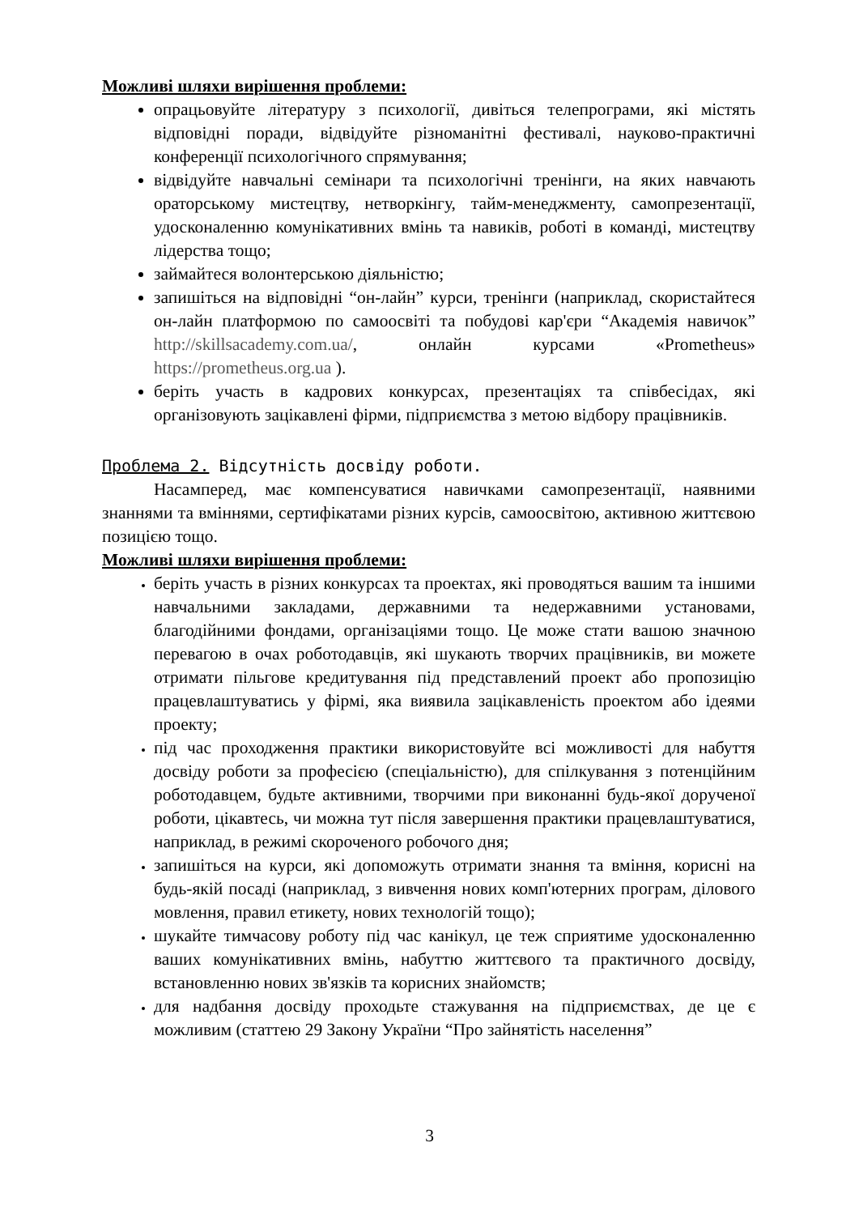Можливі шляхи вирішення проблеми:
опрацьовуйте літературу з психології, дивіться телепрограми, які містять відповідні поради, відвідуйте різноманітні фестивалі, науково-практичні конференції психологічного спрямування;
відвідуйте навчальні семінари та психологічні тренінги, на яких навчають ораторському мистецтву, нетворкінгу, тайм-менеджменту, самопрезентації, удосконаленню комунікативних вмінь та навиків, роботі в команді, мистецтву лідерства тощо;
займайтеся волонтерською діяльністю;
запишіться на відповідні “он-лайн” курси, тренінги (наприклад, скористайтеся он-лайн платформою по самоосвіті та побудові кар'єри “Академія навичок” http://skillsacademy.com.ua/, онлайн курсами «Prometheus» https://prometheus.org.ua ).
беріть участь в кадрових конкурсах, презентаціях та співбесідах, які організовують зацікавлені фірми, підприємства з метою відбору працівників.
Проблема 2. Відсутність досвіду роботи.
Насамперед, має компенсуватися навичками самопрезентації, наявними знаннями та вміннями, сертифікатами різних курсів, самоосвітою, активною життєвою позицією тощо.
Можливі шляхи вирішення проблеми:
беріть участь в різних конкурсах та проектах, які проводяться вашим та іншими навчальними закладами, державними та недержавними установами, благодійними фондами, організаціями тощо. Це може стати вашою значною перевагою в очах роботодавців, які шукають творчих працівників, ви можете отримати пільгове кредитування під представлений проект або пропозицію працевлаштуватись у фірмі, яка виявила зацікавленість проектом або ідеями проекту;
під час проходження практики використовуйте всі можливості для набуття досвіду роботи за професією (спеціальністю), для спілкування з потенційним роботодавцем, будьте активними, творчими при виконанні будь-якої дорученої роботи, цікавтесь, чи можна тут після завершення практики працевлаштуватися, наприклад, в режимі скороченого робочого дня;
запишіться на курси, які допоможуть отримати знання та вміння, корисні на будь-якій посаді (наприклад, з вивчення нових комп'ютерних програм, ділового мовлення, правил етикету, нових технологій тощо);
шукайте тимчасову роботу під час канікул, це теж сприятиме удосконаленню ваших комунікативних вмінь, набуттю життєвого та практичного досвіду, встановленню нових зв'язків та корисних знайомств;
для надбання досвіду проходьте стажування на підприємствах, де це є можливим (статтею 29 Закону України “Про зайнятість населення”
3